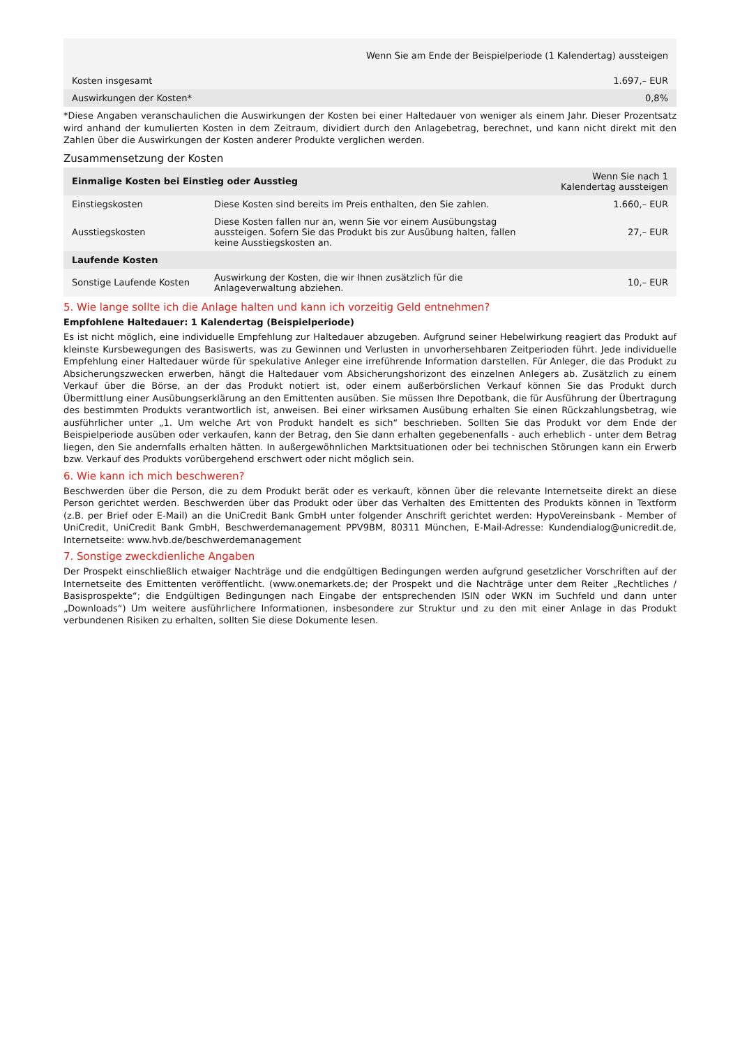| Wenn Sie am Ende der Beispielperiode (1 Kalendertag) aussteigen | |
| --- | --- |
| Kosten insgesamt | 1.697,– EUR |
| Auswirkungen der Kosten* | 0,8% |
*Diese Angaben veranschaulichen die Auswirkungen der Kosten bei einer Haltedauer von weniger als einem Jahr. Dieser Prozentsatz wird anhand der kumulierten Kosten in dem Zeitraum, dividiert durch den Anlagebetrag, berechnet, und kann nicht direkt mit den Zahlen über die Auswirkungen der Kosten anderer Produkte verglichen werden.
Zusammensetzung der Kosten
| Einmalige Kosten bei Einstieg oder Ausstieg | | Wenn Sie nach 1 Kalendertag aussteigen |
| --- | --- | --- |
| Einstiegskosten | Diese Kosten sind bereits im Preis enthalten, den Sie zahlen. | 1.660,– EUR |
| Ausstiegskosten | Diese Kosten fallen nur an, wenn Sie vor einem Ausübungstag aussteigen. Sofern Sie das Produkt bis zur Ausübung halten, fallen keine Ausstiegskosten an. | 27,– EUR |
| Laufende Kosten | | |
| Sonstige Laufende Kosten | Auswirkung der Kosten, die wir Ihnen zusätzlich für die Anlageverwaltung abziehen. | 10,– EUR |
5. Wie lange sollte ich die Anlage halten und kann ich vorzeitig Geld entnehmen?
Empfohlene Haltedauer: 1 Kalendertag (Beispielperiode)
Es ist nicht möglich, eine individuelle Empfehlung zur Haltedauer abzugeben. Aufgrund seiner Hebelwirkung reagiert das Produkt auf kleinste Kursbewegungen des Basiswerts, was zu Gewinnen und Verlusten in unvorhersehbaren Zeitperioden führt. Jede individuelle Empfehlung einer Haltedauer würde für spekulative Anleger eine irreführende Information darstellen. Für Anleger, die das Produkt zu Absicherungszwecken erwerben, hängt die Haltedauer vom Absicherungshorizont des einzelnen Anlegers ab. Zusätzlich zu einem Verkauf über die Börse, an der das Produkt notiert ist, oder einem außerbörslichen Verkauf können Sie das Produkt durch Übermittlung einer Ausübungserklärung an den Emittenten ausüben. Sie müssen Ihre Depotbank, die für Ausführung der Übertragung des bestimmten Produkts verantwortlich ist, anweisen. Bei einer wirksamen Ausübung erhalten Sie einen Rückzahlungsbetrag, wie ausführlicher unter „1. Um welche Art von Produkt handelt es sich“ beschrieben. Sollten Sie das Produkt vor dem Ende der Beispielperiode ausüben oder verkaufen, kann der Betrag, den Sie dann erhalten gegebenenfalls - auch erheblich - unter dem Betrag liegen, den Sie andernfalls erhalten hätten. In außergewöhnlichen Marktsituationen oder bei technischen Störungen kann ein Erwerb bzw. Verkauf des Produkts vorübergehend erschwert oder nicht möglich sein.
6. Wie kann ich mich beschweren?
Beschwerden über die Person, die zu dem Produkt berät oder es verkauft, können über die relevante Internetseite direkt an diese Person gerichtet werden. Beschwerden über das Produkt oder über das Verhalten des Emittenten des Produkts können in Textform (z.B. per Brief oder E-Mail) an die UniCredit Bank GmbH unter folgender Anschrift gerichtet werden: HypoVereinsbank - Member of UniCredit, UniCredit Bank GmbH, Beschwerdemanagement PPV9BM, 80311 München, E-Mail-Adresse: Kundendialog@unicredit.de, Internetseite: www.hvb.de/beschwerdemanagement
7. Sonstige zweckdienliche Angaben
Der Prospekt einschließlich etwaiger Nachträge und die endgültigen Bedingungen werden aufgrund gesetzlicher Vorschriften auf der Internetseite des Emittenten veröffentlicht. (www.onemarkets.de; der Prospekt und die Nachträge unter dem Reiter „Rechtliches / Basisprospekte“; die Endgültigen Bedingungen nach Eingabe der entsprechenden ISIN oder WKN im Suchfeld und dann unter „Downloads“) Um weitere ausführlichere Informationen, insbesondere zur Struktur und zu den mit einer Anlage in das Produkt verbundenen Risiken zu erhalten, sollten Sie diese Dokumente lesen.